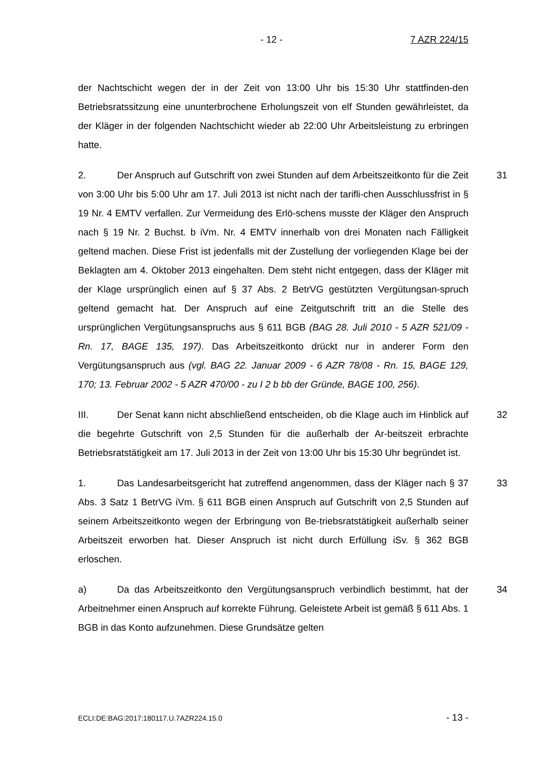- 12 - 7 AZR 224/15
der Nachtschicht wegen der in der Zeit von 13:00 Uhr bis 15:30 Uhr stattfinden-den Betriebsratssitzung eine ununterbrochene Erholungszeit von elf Stunden gewährleistet, da der Kläger in der folgenden Nachtschicht wieder ab 22:00 Uhr Arbeitsleistung zu erbringen hatte.
31 2. Der Anspruch auf Gutschrift von zwei Stunden auf dem Arbeitszeitkonto für die Zeit von 3:00 Uhr bis 5:00 Uhr am 17. Juli 2013 ist nicht nach der tarifli-chen Ausschlussfrist in § 19 Nr. 4 EMTV verfallen. Zur Vermeidung des Erlö-schens musste der Kläger den Anspruch nach § 19 Nr. 2 Buchst. b iVm. Nr. 4 EMTV innerhalb von drei Monaten nach Fälligkeit geltend machen. Diese Frist ist jedenfalls mit der Zustellung der vorliegenden Klage bei der Beklagten am 4. Oktober 2013 eingehalten. Dem steht nicht entgegen, dass der Kläger mit der Klage ursprünglich einen auf § 37 Abs. 2 BetrVG gestützten Vergütungsan-spruch geltend gemacht hat. Der Anspruch auf eine Zeitgutschrift tritt an die Stelle des ursprünglichen Vergütungsanspruchs aus § 611 BGB (BAG 28. Juli 2010 - 5 AZR 521/09 - Rn. 17, BAGE 135, 197). Das Arbeitszeitkonto drückt nur in anderer Form den Vergütungsanspruch aus (vgl. BAG 22. Januar 2009 - 6 AZR 78/08 - Rn. 15, BAGE 129, 170; 13. Februar 2002 - 5 AZR 470/00 - zu I 2 b bb der Gründe, BAGE 100, 256).
32 III. Der Senat kann nicht abschließend entscheiden, ob die Klage auch im Hinblick auf die begehrte Gutschrift von 2,5 Stunden für die außerhalb der Ar-beitszeit erbrachte Betriebsratstätigkeit am 17. Juli 2013 in der Zeit von 13:00 Uhr bis 15:30 Uhr begründet ist.
33 1. Das Landesarbeitsgericht hat zutreffend angenommen, dass der Kläger nach § 37 Abs. 3 Satz 1 BetrVG iVm. § 611 BGB einen Anspruch auf Gutschrift von 2,5 Stunden auf seinem Arbeitszeitkonto wegen der Erbringung von Be-triebsratstätigkeit außerhalb seiner Arbeitszeit erworben hat. Dieser Anspruch ist nicht durch Erfüllung iSv. § 362 BGB erloschen.
34 a) Da das Arbeitszeitkonto den Vergütungsanspruch verbindlich bestimmt, hat der Arbeitnehmer einen Anspruch auf korrekte Führung. Geleistete Arbeit ist gemäß § 611 Abs. 1 BGB in das Konto aufzunehmen. Diese Grundsätze gelten
ECLI:DE:BAG:2017:180117.U.7AZR224.15.0 - 13 -